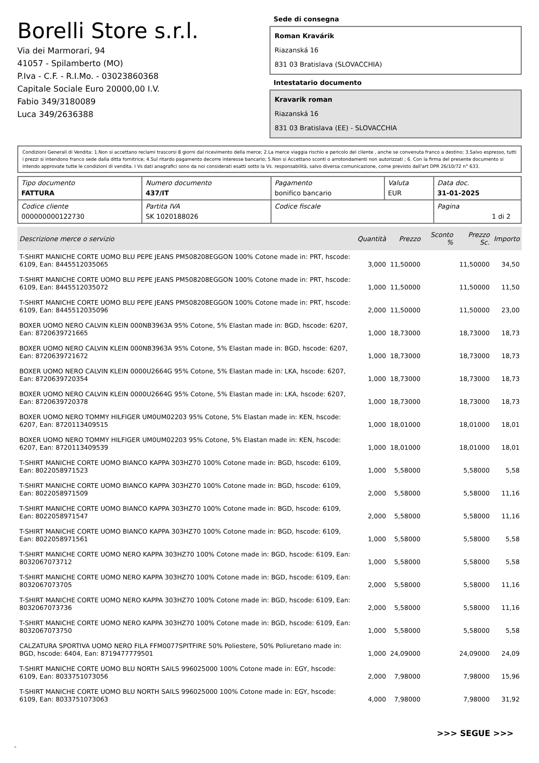Borelli Store s.r.l.
Via dei Marmorari, 94
41057 - Spilamberto (MO)
P.Iva - C.F. - R.I.Mo. - 03023860368
Capitale Sociale Euro 20000,00 I.V.
Fabio 349/3180089
Luca 349/2636388
Sede di consegna
Roman Kravárik
Riazanská 16
831 03 Bratislava (SLOVACCHIA)
Intestatario documento
Kravarik roman
Riazanská 16
831 03 Bratislava (EE) - SLOVACCHIA
Condizioni Generali di Vendita: 1.Non si accettano reclami trascorsi 8 giorni dal ricevimento della merce; 2.La merce viaggia rischio e pericolo del cliente , anche se convenuta franco a destino; 3.Salvo espresso, tutti i prezzi si intendono franco sede dalla ditta fornitrice; 4.Sul ritardo pagamento decorre interesse bancario; 5.Non si Accettano sconti o arrotondamenti non autorizzati ; 6. Con la firma del presente documento si intendo approvate tutte le condizioni di vendita. I Vs dati anagrafici sono da noi considerati esatti sotto la Vs. responsabilità, salvo diversa comunicazione, come previsto dall'art DPR 26/10/72 n° 633.
| Tipo documento FATTURA | Numero documento 437/IT | Pagamento bonifico bancario | Valuta EUR | Data doc. 31-01-2025 |
| Codice cliente 000000000122730 | Partita IVA SK 1020188026 | Codice fiscale | | Pagina 1 di 2 |
| Descrizione merce o servizio | Quantità | Prezzo | Sconto % | Prezzo Sc. | Importo |
| --- | --- | --- | --- | --- | --- |
| T-SHIRT MANICHE CORTE UOMO BLU PEPE JEANS PM508208EGGON 100% Cotone made in: PRT, hscode: 6109, Ean: 8445512035065 | 3,000 | 11,50000 | | 11,50000 | 34,50 |
| T-SHIRT MANICHE CORTE UOMO BLU PEPE JEANS PM508208EGGON 100% Cotone made in: PRT, hscode: 6109, Ean: 8445512035072 | 1,000 | 11,50000 | | 11,50000 | 11,50 |
| T-SHIRT MANICHE CORTE UOMO BLU PEPE JEANS PM508208EGGON 100% Cotone made in: PRT, hscode: 6109, Ean: 8445512035096 | 2,000 | 11,50000 | | 11,50000 | 23,00 |
| BOXER UOMO NERO CALVIN KLEIN 000NB3963A 95% Cotone, 5% Elastan made in: BGD, hscode: 6207, Ean: 8720639721665 | 1,000 | 18,73000 | | 18,73000 | 18,73 |
| BOXER UOMO NERO CALVIN KLEIN 000NB3963A 95% Cotone, 5% Elastan made in: BGD, hscode: 6207, Ean: 8720639721672 | 1,000 | 18,73000 | | 18,73000 | 18,73 |
| BOXER UOMO NERO CALVIN KLEIN 0000U2664G 95% Cotone, 5% Elastan made in: LKA, hscode: 6207, Ean: 8720639720354 | 1,000 | 18,73000 | | 18,73000 | 18,73 |
| BOXER UOMO NERO CALVIN KLEIN 0000U2664G 95% Cotone, 5% Elastan made in: LKA, hscode: 6207, Ean: 8720639720378 | 1,000 | 18,73000 | | 18,73000 | 18,73 |
| BOXER UOMO NERO TOMMY HILFIGER UM0UM02203 95% Cotone, 5% Elastan made in: KEN, hscode: 6207, Ean: 8720113409515 | 1,000 | 18,01000 | | 18,01000 | 18,01 |
| BOXER UOMO NERO TOMMY HILFIGER UM0UM02203 95% Cotone, 5% Elastan made in: KEN, hscode: 6207, Ean: 8720113409539 | 1,000 | 18,01000 | | 18,01000 | 18,01 |
| T-SHIRT MANICHE CORTE UOMO BIANCO KAPPA 303HZ70 100% Cotone made in: BGD, hscode: 6109, Ean: 8022058971523 | 1,000 | 5,58000 | | 5,58000 | 5,58 |
| T-SHIRT MANICHE CORTE UOMO BIANCO KAPPA 303HZ70 100% Cotone made in: BGD, hscode: 6109, Ean: 8022058971509 | 2,000 | 5,58000 | | 5,58000 | 11,16 |
| T-SHIRT MANICHE CORTE UOMO BIANCO KAPPA 303HZ70 100% Cotone made in: BGD, hscode: 6109, Ean: 8022058971547 | 2,000 | 5,58000 | | 5,58000 | 11,16 |
| T-SHIRT MANICHE CORTE UOMO BIANCO KAPPA 303HZ70 100% Cotone made in: BGD, hscode: 6109, Ean: 8022058971561 | 1,000 | 5,58000 | | 5,58000 | 5,58 |
| T-SHIRT MANICHE CORTE UOMO NERO KAPPA 303HZ70 100% Cotone made in: BGD, hscode: 6109, Ean: 8032067073712 | 1,000 | 5,58000 | | 5,58000 | 5,58 |
| T-SHIRT MANICHE CORTE UOMO NERO KAPPA 303HZ70 100% Cotone made in: BGD, hscode: 6109, Ean: 8032067073705 | 2,000 | 5,58000 | | 5,58000 | 11,16 |
| T-SHIRT MANICHE CORTE UOMO NERO KAPPA 303HZ70 100% Cotone made in: BGD, hscode: 6109, Ean: 8032067073736 | 2,000 | 5,58000 | | 5,58000 | 11,16 |
| T-SHIRT MANICHE CORTE UOMO NERO KAPPA 303HZ70 100% Cotone made in: BGD, hscode: 6109, Ean: 8032067073750 | 1,000 | 5,58000 | | 5,58000 | 5,58 |
| CALZATURA SPORTIVA UOMO NERO FILA FFM0077SPITFIRE 50% Poliestere, 50% Poliuretano made in: BGD, hscode: 6404, Ean: 8719477779501 | 1,000 | 24,09000 | | 24,09000 | 24,09 |
| T-SHIRT MANICHE CORTE UOMO BLU NORTH SAILS 996025000 100% Cotone made in: EGY, hscode: 6109, Ean: 8033751073056 | 2,000 | 7,98000 | | 7,98000 | 15,96 |
| T-SHIRT MANICHE CORTE UOMO BLU NORTH SAILS 996025000 100% Cotone made in: EGY, hscode: 6109, Ean: 8033751073063 | 4,000 | 7,98000 | | 7,98000 | 31,92 |
>>> SEGUE >>>
-